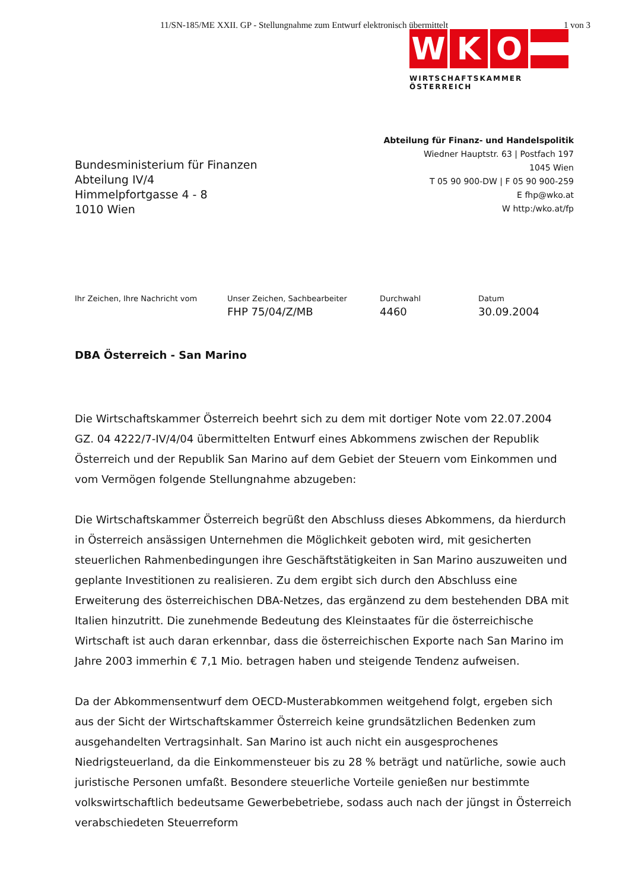11/SN-185/ME XXII. GP - Stellungnahme zum Entwurf elektronisch übermittelt 1 von 3
W K O
WIRTSCHAFTSKAMMER ÖSTERREICH
Bundesministerium für Finanzen
Abteilung IV/4
Himmelpfortgasse 4 - 8
1010 Wien
Abteilung für Finanz- und Handelspolitik
Wiedner Hauptstr. 63 | Postfach 197
1045 Wien
T 05 90 900-DW | F 05 90 900-259
E fhp@wko.at
W http:/wko.at/fp
Ihr Zeichen, Ihre Nachricht vom Unser Zeichen, Sachbearbeiter
FHP 75/04/Z/MB
Durchwahl
4460
Datum
30.09.2004
DBA Österreich - San Marino
Die Wirtschaftskammer Österreich beehrt sich zu dem mit dortiger Note vom 22.07.2004 GZ. 04 4222/7-IV/4/04 übermittelten Entwurf eines Abkommens zwischen der Republik Österreich und der Republik San Marino auf dem Gebiet der Steuern vom Einkommen und vom Vermögen folgende Stellungnahme abzugeben:
Die Wirtschaftskammer Österreich begrüßt den Abschluss dieses Abkommens, da hierdurch in Österreich ansässigen Unternehmen die Möglichkeit geboten wird, mit gesicherten steuerlichen Rahmenbedingungen ihre Geschäftstätigkeiten in San Marino auszuweiten und geplante Investitionen zu realisieren. Zu dem ergibt sich durch den Abschluss eine Erweiterung des österreichischen DBA-Netzes, das ergänzend zu dem bestehenden DBA mit Italien hinzutritt. Die zunehmende Bedeutung des Kleinstaates für die österreichische Wirtschaft ist auch daran erkennbar, dass die österreichischen Exporte nach San Marino im Jahre 2003 immerhin € 7,1 Mio. betragen haben und steigende Tendenz aufweisen.
Da der Abkommensentwurf dem OECD-Musterabkommen weitgehend folgt, ergeben sich aus der Sicht der Wirtschaftskammer Österreich keine grundsätzlichen Bedenken zum ausgehandelten Vertragsinhalt. San Marino ist auch nicht ein ausgesprochenes Niedrigsteuerland, da die Einkommensteuer bis zu 28 % beträgt und natürliche, sowie auch juristische Personen umfaßt. Besondere steuerliche Vorteile genießen nur bestimmte volkswirtschaftlich bedeutsame Gewerbebetriebe, sodass auch nach der jüngst in Österreich verabschiedeten Steuerreform